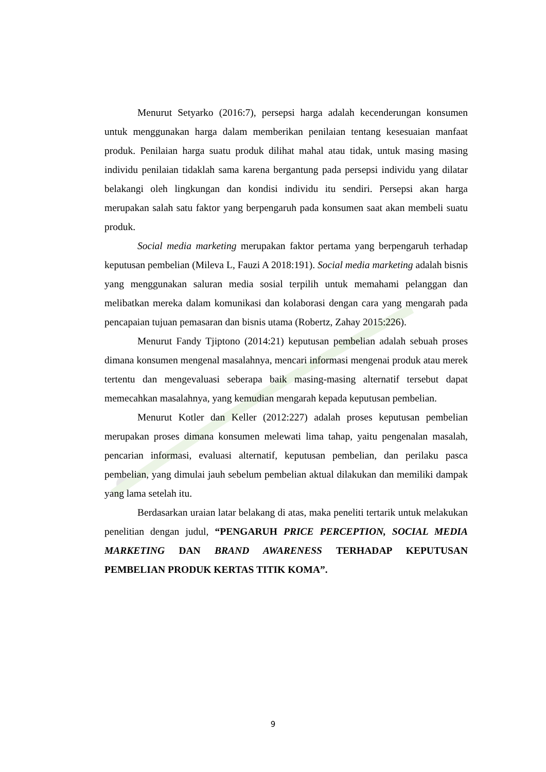Menurut Setyarko (2016:7), persepsi harga adalah kecenderungan konsumen untuk menggunakan harga dalam memberikan penilaian tentang kesesuaian manfaat produk. Penilaian harga suatu produk dilihat mahal atau tidak, untuk masing masing individu penilaian tidaklah sama karena bergantung pada persepsi individu yang dilatar belakangi oleh lingkungan dan kondisi individu itu sendiri. Persepsi akan harga merupakan salah satu faktor yang berpengaruh pada konsumen saat akan membeli suatu produk.
Social media marketing merupakan faktor pertama yang berpengaruh terhadap keputusan pembelian (Mileva L, Fauzi A 2018:191). Social media marketing adalah bisnis yang menggunakan saluran media sosial terpilih untuk memahami pelanggan dan melibatkan mereka dalam komunikasi dan kolaborasi dengan cara yang mengarah pada pencapaian tujuan pemasaran dan bisnis utama (Robertz, Zahay 2015:226).
Menurut Fandy Tjiptono (2014:21) keputusan pembelian adalah sebuah proses dimana konsumen mengenal masalahnya, mencari informasi mengenai produk atau merek tertentu dan mengevaluasi seberapa baik masing-masing alternatif tersebut dapat memecahkan masalahnya, yang kemudian mengarah kepada keputusan pembelian.
Menurut Kotler dan Keller (2012:227) adalah proses keputusan pembelian merupakan proses dimana konsumen melewati lima tahap, yaitu pengenalan masalah, pencarian informasi, evaluasi alternatif, keputusan pembelian, dan perilaku pasca pembelian, yang dimulai jauh sebelum pembelian aktual dilakukan dan memiliki dampak yang lama setelah itu.
Berdasarkan uraian latar belakang di atas, maka peneliti tertarik untuk melakukan penelitian dengan judul, “PENGARUH PRICE PERCEPTION, SOCIAL MEDIA MARKETING DAN BRAND AWARENESS TERHADAP KEPUTUSAN PEMBELIAN PRODUK KERTAS TITIK KOMA”.
9